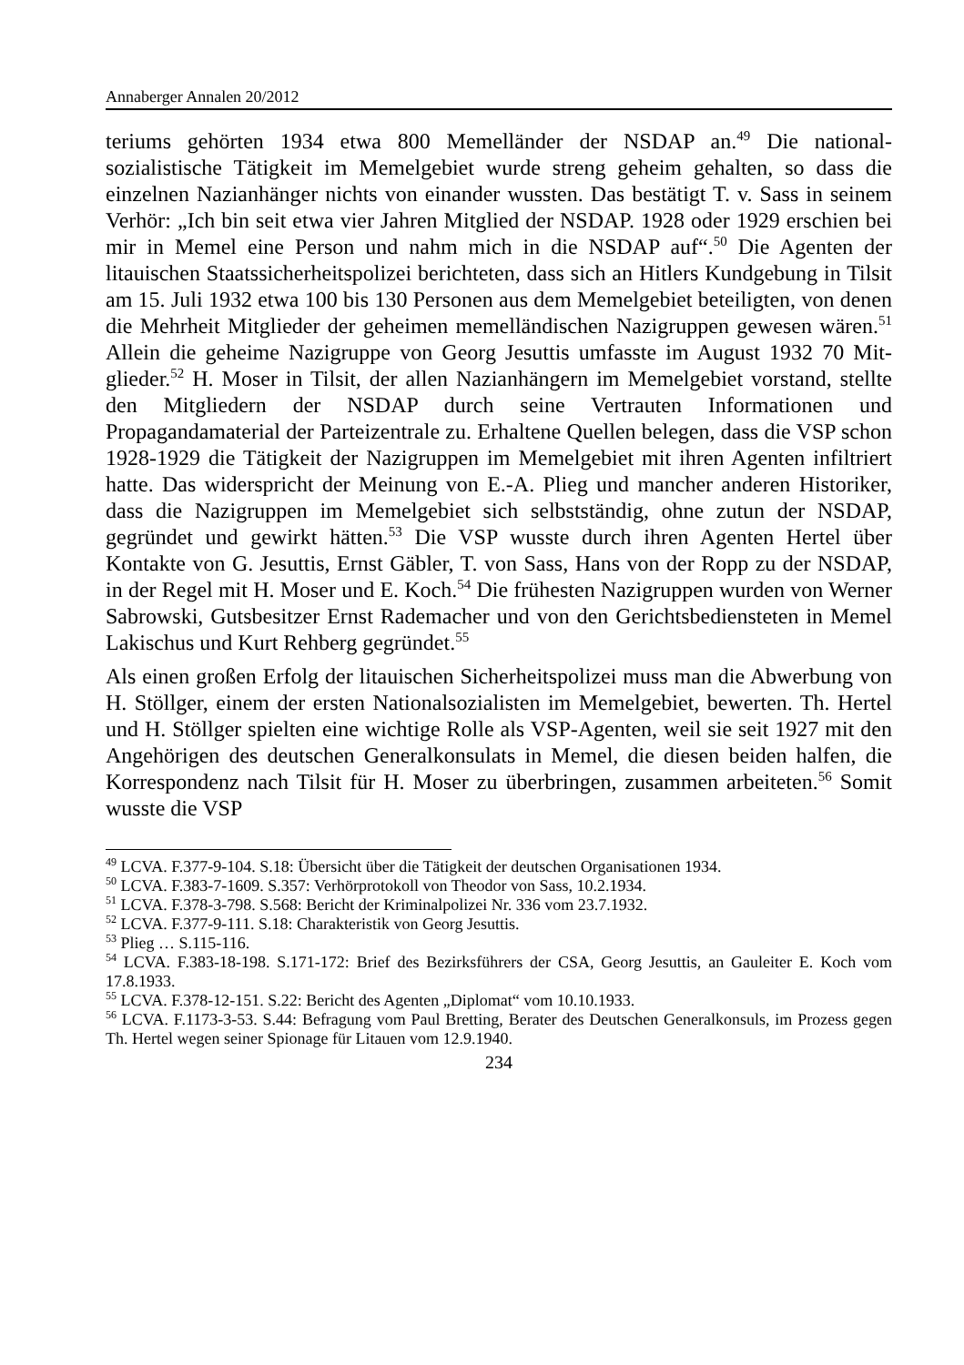Annaberger Annalen 20/2012
teriums gehörten 1934 etwa 800 Memelländer der NSDAP an.<sup>49</sup> Die national­sozialistische Tätigkeit im Memelgebiet wurde streng geheim gehalten, so dass die einzelnen Nazianhänger nichts von einander wussten. Das bestätigt T. v. Sass in seinem Verhör: „Ich bin seit etwa vier Jahren Mitglied der NSDAP. 1928 oder 1929 erschien bei mir in Memel eine Person und nahm mich in die NSDAP auf“.<sup>50</sup> Die Agenten der litauischen Staatssicherheitspolizei berichte­ten, dass sich an Hitlers Kundgebung in Tilsit am 15. Juli 1932 etwa 100 bis 130 Personen aus dem Memelgebiet beteiligten, von denen die Mehrheit Mit­glieder der geheimen memelländischen Nazigruppen gewesen wären.<sup>51</sup> Allein die geheime Nazigruppe von Georg Jesuttis umfasste im August 1932 70 Mit­glieder.<sup>52</sup> H. Moser in Tilsit, der allen Nazianhängern im Memelgebiet vor­stand, stellte den Mitgliedern der NSDAP durch seine Vertrauten Informatio­nen und Propagandamaterial der Parteizentrale zu. Erhaltene Quellen belegen, dass die VSP schon 1928-1929 die Tätigkeit der Nazigruppen im Memelgebiet mit ihren Agenten infiltriert hatte. Das widerspricht der Meinung von E.-A. Plieg und mancher anderen Historiker, dass die Nazigruppen im Memelgebiet sich selbstständig, ohne zutun der NSDAP, gegründet und gewirkt hätten.<sup>53</sup> Die VSP wusste durch ihren Agenten Hertel über Kontakte von G. Jesuttis, Ernst Gäbler, T. von Sass, Hans von der Ropp zu der NSDAP, in der Regel mit H. Moser und E. Koch.<sup>54</sup> Die frühesten Nazigruppen wurden von Werner Sabrowski, Gutsbesitzer Ernst Rademacher und von den Gerichtsbediensteten in Memel Lakischus und Kurt Rehberg gegründet.<sup>55</sup>
Als einen großen Erfolg der litauischen Sicherheitspolizei muss man die Ab­werbung von H. Stöllger, einem der ersten Nationalsozialisten im Memel­gebiet, bewerten. Th. Hertel und H. Stöllger spielten eine wichtige Rolle als VSP-Agenten, weil sie seit 1927 mit den Angehörigen des deutschen General­konsulats in Memel, die diesen beiden halfen, die Korrespondenz nach Tilsit für H. Moser zu überbringen, zusammen arbeiteten.<sup>56</sup> Somit wusste die VSP
<sup>49</sup> LCVA. F.377-9-104. S.18: Übersicht über die Tätigkeit der deutschen Organisationen 1934.
<sup>50</sup> LCVA. F.383-7-1609. S.357: Verhörprotokoll von Theodor von Sass, 10.2.1934.
<sup>51</sup> LCVA. F.378-3-798. S.568: Bericht der Kriminalpolizei Nr. 336 vom 23.7.1932.
<sup>52</sup> LCVA. F.377-9-111. S.18: Charakteristik von Georg Jesuttis.
<sup>53</sup> Plieg … S.115-116.
<sup>54</sup> LCVA. F.383-18-198. S.171-172: Brief des Bezirksführers der CSA, Georg Jesuttis, an Gauleiter E. Koch vom 17.8.1933.
<sup>55</sup> LCVA. F.378-12-151. S.22: Bericht des Agenten „Diplomat“ vom 10.10.1933.
<sup>56</sup> LCVA. F.1173-3-53. S.44: Befragung vom Paul Bretting, Berater des Deutschen Gene­ralkonsuls, im Prozess gegen Th. Hertel wegen seiner Spionage für Litauen vom 12.9.1940.
234